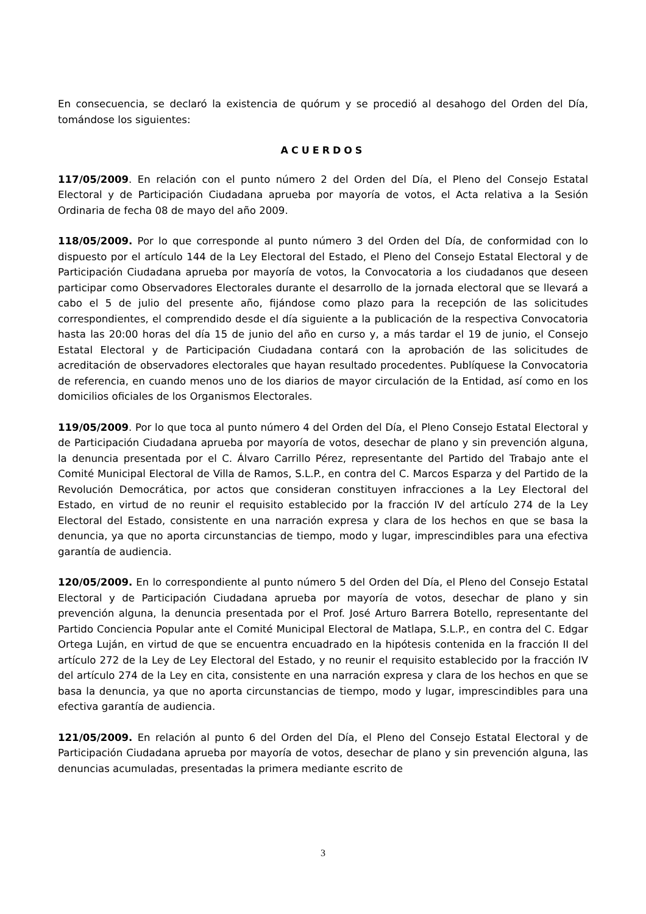En consecuencia, se declaró la existencia de quórum y se procedió al desahogo del Orden del Día, tomándose los siguientes:
ACUERDOS
117/05/2009. En relación con el punto número 2 del Orden del Día, el Pleno del Consejo Estatal Electoral y de Participación Ciudadana aprueba por mayoría de votos, el Acta relativa a la Sesión Ordinaria de fecha 08 de mayo del año 2009.
118/05/2009. Por lo que corresponde al punto número 3 del Orden del Día, de conformidad con lo dispuesto por el artículo 144 de la Ley Electoral del Estado, el Pleno del Consejo Estatal Electoral y de Participación Ciudadana aprueba por mayoría de votos, la Convocatoria a los ciudadanos que deseen participar como Observadores Electorales durante el desarrollo de la jornada electoral que se llevará a cabo el 5 de julio del presente año, fijándose como plazo para la recepción de las solicitudes correspondientes, el comprendido desde el día siguiente a la publicación de la respectiva Convocatoria hasta las 20:00 horas del día 15 de junio del año en curso y, a más tardar el 19 de junio, el Consejo Estatal Electoral y de Participación Ciudadana contará con la aprobación de las solicitudes de acreditación de observadores electorales que hayan resultado procedentes. Publíquese la Convocatoria de referencia, en cuando menos uno de los diarios de mayor circulación de la Entidad, así como en los domicilios oficiales de los Organismos Electorales.
119/05/2009. Por lo que toca al punto número 4 del Orden del Día, el Pleno Consejo Estatal Electoral y de Participación Ciudadana aprueba por mayoría de votos, desechar de plano y sin prevención alguna, la denuncia presentada por el C. Álvaro Carrillo Pérez, representante del Partido del Trabajo ante el Comité Municipal Electoral de Villa de Ramos, S.L.P., en contra del C. Marcos Esparza y del Partido de la Revolución Democrática, por actos que consideran constituyen infracciones a la Ley Electoral del Estado, en virtud de no reunir el requisito establecido por la fracción IV del artículo 274 de la Ley Electoral del Estado, consistente en una narración expresa y clara de los hechos en que se basa la denuncia, ya que no aporta circunstancias de tiempo, modo y lugar, imprescindibles para una efectiva garantía de audiencia.
120/05/2009. En lo correspondiente al punto número 5 del Orden del Día, el Pleno del Consejo Estatal Electoral y de Participación Ciudadana aprueba por mayoría de votos, desechar de plano y sin prevención alguna, la denuncia presentada por el Prof. José Arturo Barrera Botello, representante del Partido Conciencia Popular ante el Comité Municipal Electoral de Matlapa, S.L.P., en contra del C. Edgar Ortega Luján, en virtud de que se encuentra encuadrado en la hipótesis contenida en la fracción II del artículo 272 de la Ley de Ley Electoral del Estado, y no reunir el requisito establecido por la fracción IV del artículo 274 de la Ley en cita, consistente en una narración expresa y clara de los hechos en que se basa la denuncia, ya que no aporta circunstancias de tiempo, modo y lugar, imprescindibles para una efectiva garantía de audiencia.
121/05/2009. En relación al punto 6 del Orden del Día, el Pleno del Consejo Estatal Electoral y de Participación Ciudadana aprueba por mayoría de votos, desechar de plano y sin prevención alguna, las denuncias acumuladas, presentadas la primera mediante escrito de
3